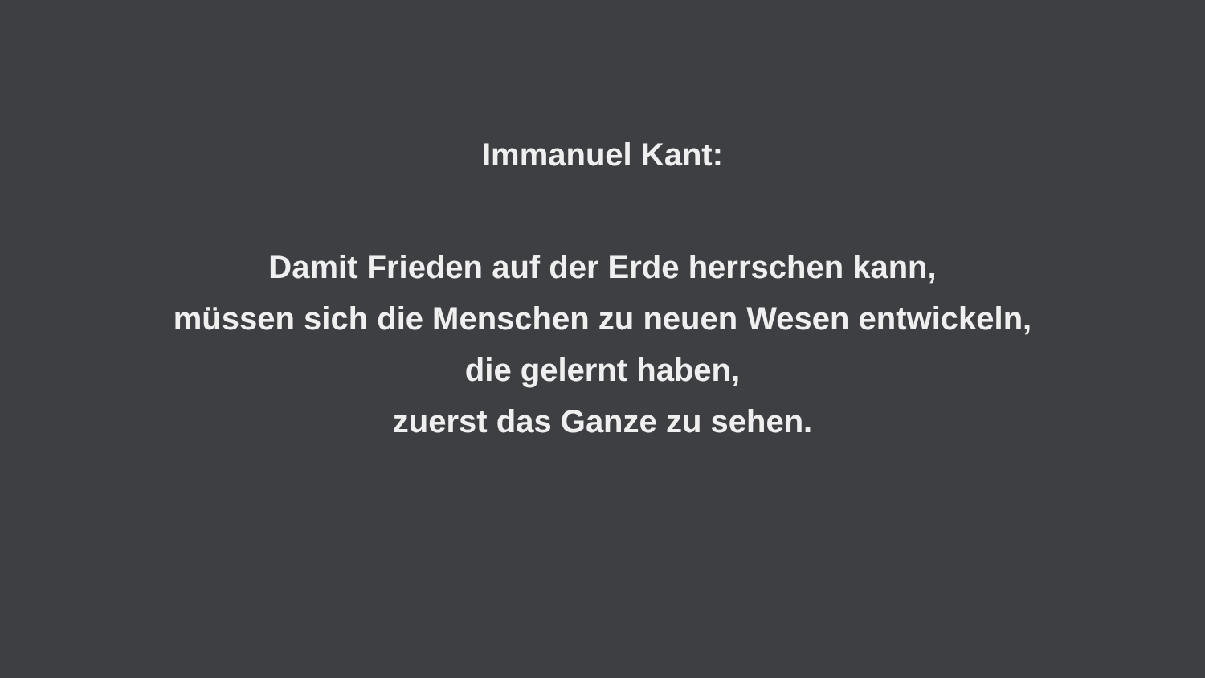Immanuel Kant:
Damit Frieden auf der Erde herrschen kann,
müssen sich die Menschen zu neuen Wesen entwickeln,
die gelernt haben,
zuerst das Ganze zu sehen.